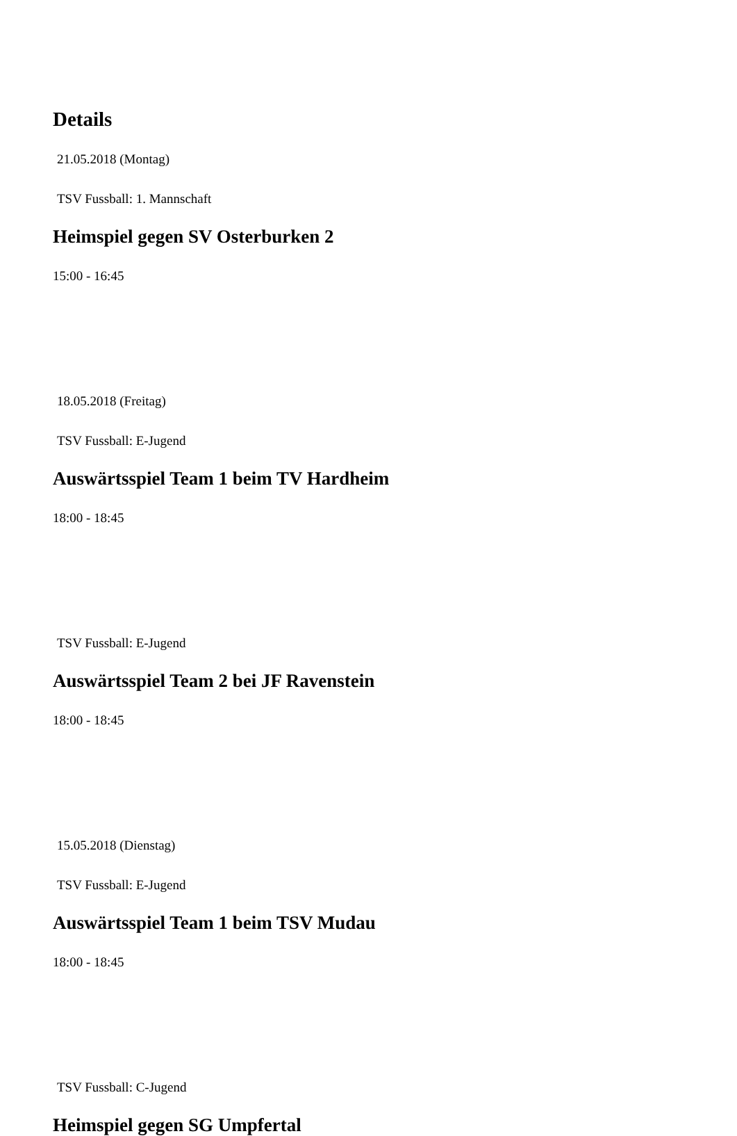Details
21.05.2018 (Montag)
TSV Fussball: 1. Mannschaft
Heimspiel gegen SV Osterburken 2
15:00 - 16:45
18.05.2018 (Freitag)
TSV Fussball: E-Jugend
Auswärtsspiel Team 1 beim TV Hardheim
18:00 - 18:45
TSV Fussball: E-Jugend
Auswärtsspiel Team 2 bei JF Ravenstein
18:00 - 18:45
15.05.2018 (Dienstag)
TSV Fussball: E-Jugend
Auswärtsspiel Team 1 beim TSV Mudau
18:00 - 18:45
TSV Fussball: C-Jugend
Heimspiel gegen SG Umpfertal